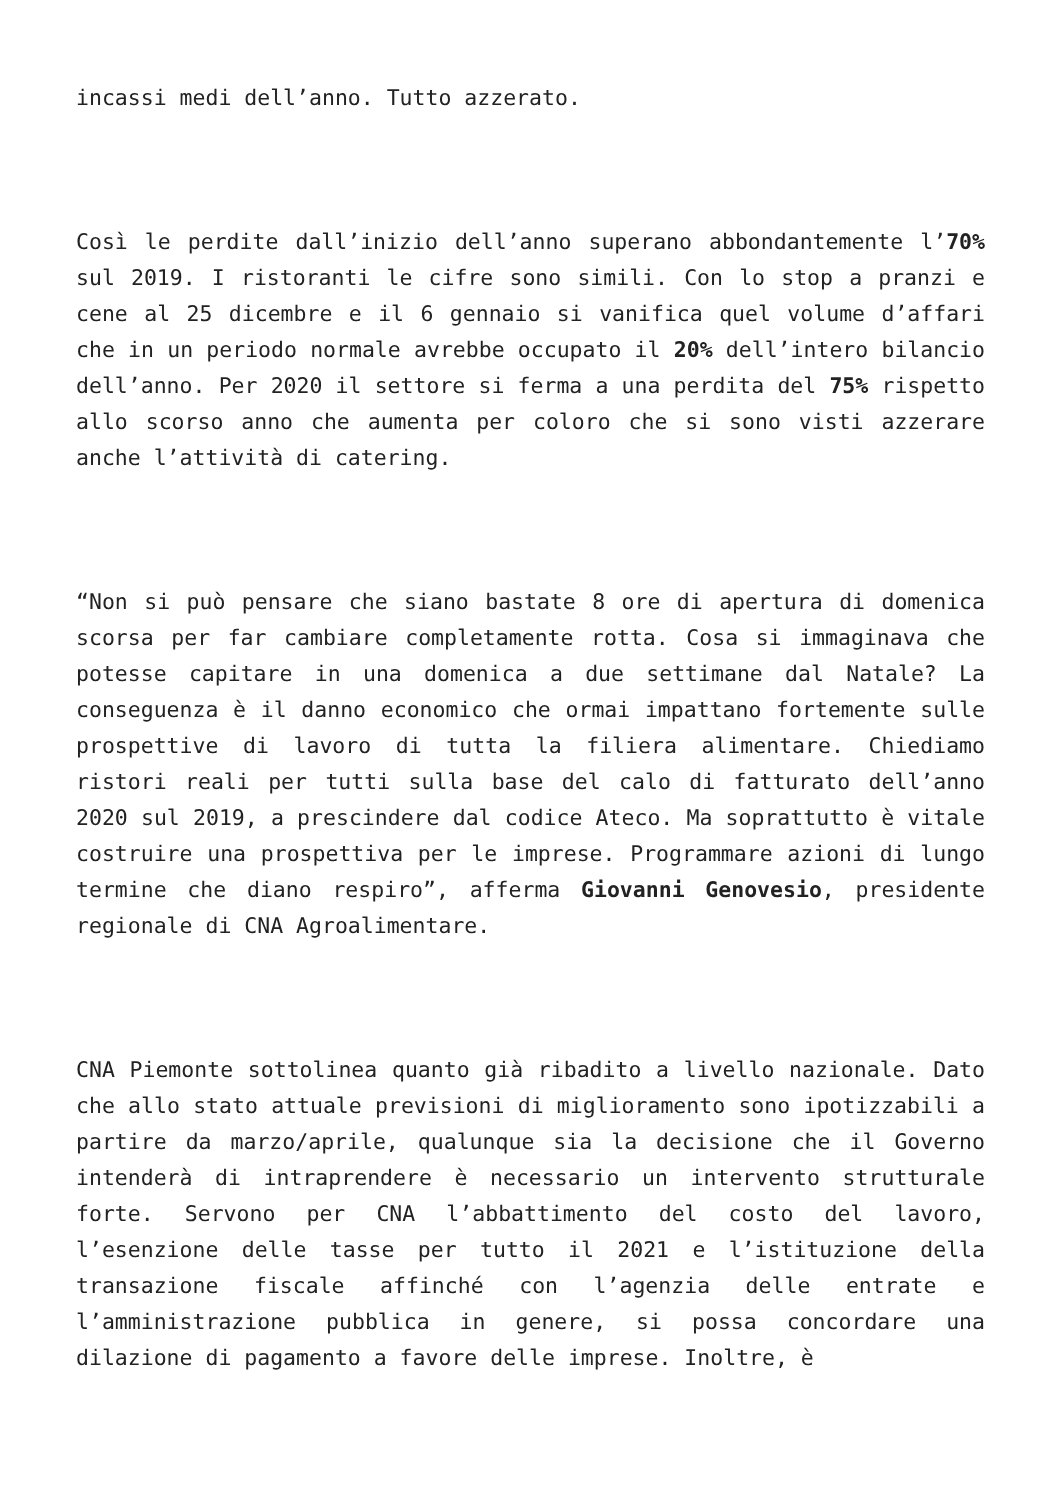incassi medi dell’anno. Tutto azzerato.
Così le perdite dall’inizio dell’anno superano abbondantemente l’70% sul 2019. I ristoranti le cifre sono simili. Con lo stop a pranzi e cene al 25 dicembre e il 6 gennaio si vanifica quel volume d’affari che in un periodo normale avrebbe occupato il 20% dell’intero bilancio dell’anno. Per 2020 il settore si ferma a una perdita del 75% rispetto allo scorso anno che aumenta per coloro che si sono visti azzerare anche l’attività di catering.
“Non si può pensare che siano bastate 8 ore di apertura di domenica scorsa per far cambiare completamente rotta. Cosa si immaginava che potesse capitare in una domenica a due settimane dal Natale? La conseguenza è il danno economico che ormai impattano fortemente sulle prospettive di lavoro di tutta la filiera alimentare. Chiediamo ristori reali per tutti sulla base del calo di fatturato dell’anno 2020 sul 2019, a prescindere dal codice Ateco. Ma soprattutto è vitale costruire una prospettiva per le imprese. Programmare azioni di lungo termine che diano respiro”, afferma Giovanni Genovesio, presidente regionale di CNA Agroalimentare.
CNA Piemonte sottolinea quanto già ribadito a livello nazionale. Dato che allo stato attuale previsioni di miglioramento sono ipotizzabili a partire da marzo/aprile, qualunque sia la decisione che il Governo intenderà di intraprendere è necessario un intervento strutturale forte. Servono per CNA l’abbattimento del costo del lavoro, l’esenzione delle tasse per tutto il 2021 e l’istituzione della transazione fiscale affinché con l’agenzia delle entrate e l’amministrazione pubblica in genere, si possa concordare una dilazione di pagamento a favore delle imprese. Inoltre, è